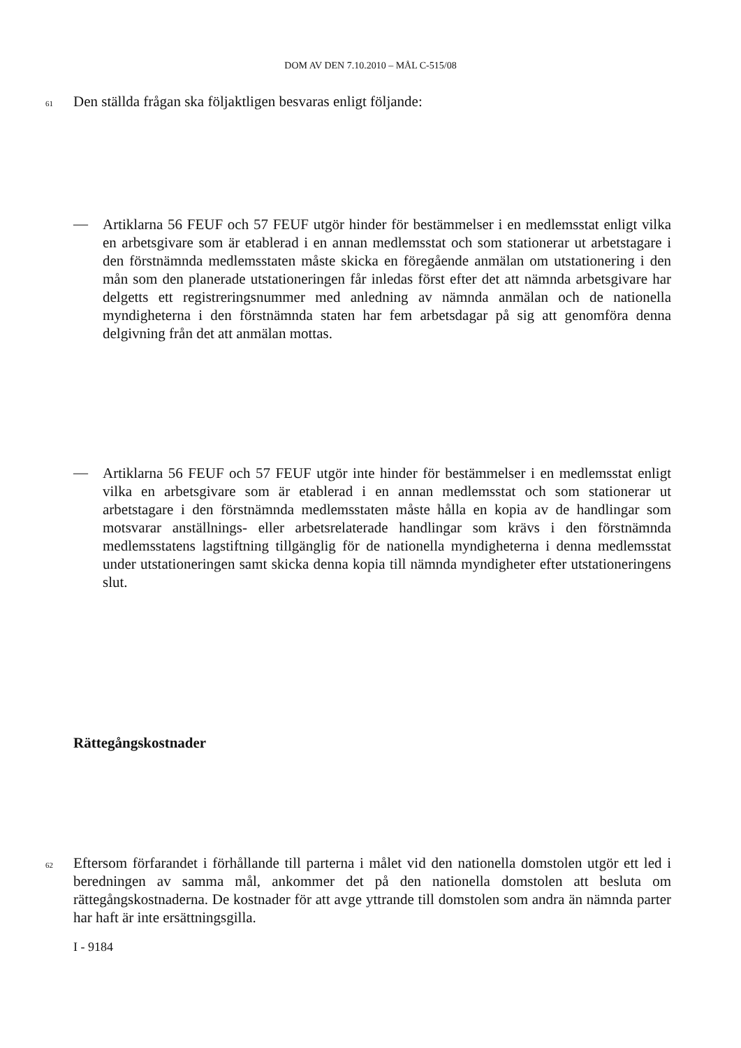DOM AV DEN 7.10.2010 – MÅL C-515/08
61 Den ställda frågan ska följaktligen besvaras enligt följande:
—
Artiklarna 56 FEUF och 57 FEUF utgör hinder för bestämmelser i en medlemsstat enligt vilka en arbetsgivare som är etablerad i en annan medlemsstat och som stationerar ut arbetstagare i den förstnämnda medlemsstaten måste skicka en föregående anmälan om utstationering i den mån som den planerade utstationeringen får inledas först efter det att nämnda arbetsgivare har delgetts ett registreringsnummer med anledning av nämnda anmälan och de nationella myndigheterna i den förstnämnda staten har fem arbetsdagar på sig att genomföra denna delgivning från det att anmälan mottas.
—
Artiklarna 56 FEUF och 57 FEUF utgör inte hinder för bestämmelser i en medlemsstat enligt vilka en arbetsgivare som är etablerad i en annan medlemsstat och som stationerar ut arbetstagare i den förstnämnda medlemsstaten måste hålla en kopia av de handlingar som motsvarar anställnings- eller arbetsrelaterade handlingar som krävs i den förstnämnda medlemsstatens lagstiftning tillgänglig för de nationella myndigheterna i denna medlemsstat under utstationeringen samt skicka denna kopia till nämnda myndigheter efter utstationeringens slut.
Rättegångskostnader
62 Eftersom förfarandet i förhållande till parterna i målet vid den nationella domstolen utgör ett led i beredningen av samma mål, ankommer det på den nationella domstolen att besluta om rättegångskostnaderna. De kostnader för att avge yttrande till domstolen som andra än nämnda parter har haft är inte ersättningsgilla.
I - 9184